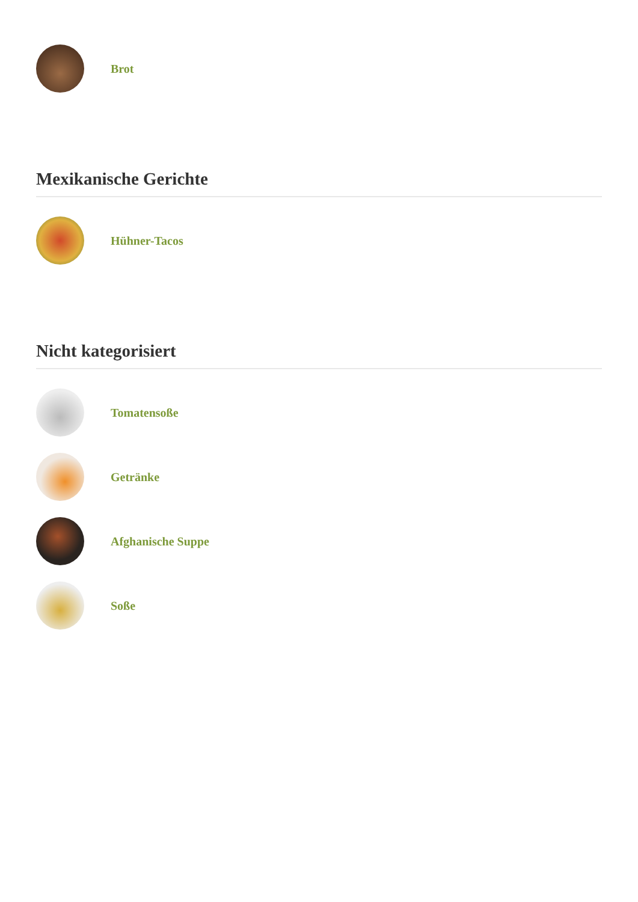Brot
Mexikanische Gerichte
Hühner-Tacos
Nicht kategorisiert
Tomatensoße
Getränke
Afghanische Suppe
Soße